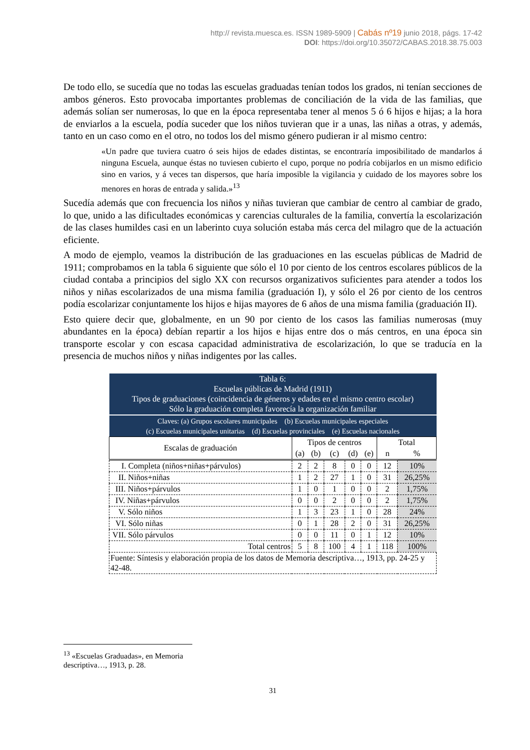http:// revista.muesca.es. ISSN 1989-5909 | Cabás nº19 junio 2018, págs. 17-42
DOI: https://doi.org/10.35072/CABAS.2018.38.75.003
De todo ello, se sucedía que no todas las escuelas graduadas tenían todos los grados, ni tenían secciones de ambos géneros. Esto provocaba importantes problemas de conciliación de la vida de las familias, que además solían ser numerosas, lo que en la época representaba tener al menos 5 ó 6 hijos e hijas; a la hora de enviarlos a la escuela, podía suceder que los niños tuvieran que ir a unas, las niñas a otras, y además, tanto en un caso como en el otro, no todos los del mismo género pudieran ir al mismo centro:
«Un padre que tuviera cuatro ó seis hijos de edades distintas, se encontraría imposibilitado de mandarlos á ninguna Escuela, aunque éstas no tuviesen cubierto el cupo, porque no podría cobijarlos en un mismo edificio sino en varios, y á veces tan dispersos, que haría imposible la vigilancia y cuidado de los mayores sobre los menores en horas de entrada y salida.»<sup>13</sup>
Sucedía además que con frecuencia los niños y niñas tuvieran que cambiar de centro al cambiar de grado, lo que, unido a las dificultades económicas y carencias culturales de la familia, convertía la escolarización de las clases humildes casi en un laberinto cuya solución estaba más cerca del milagro que de la actuación eficiente.
A modo de ejemplo, veamos la distribución de las graduaciones en las escuelas públicas de Madrid de 1911; comprobamos en la tabla 6 siguiente que sólo el 10 por ciento de los centros escolares públicos de la ciudad contaba a principios del siglo XX con recursos organizativos suficientes para atender a todos los niños y niñas escolarizados de una misma familia (graduación I), y sólo el 26 por ciento de los centros podía escolarizar conjuntamente los hijos e hijas mayores de 6 años de una misma familia (graduación II).
Esto quiere decir que, globalmente, en un 90 por ciento de los casos las familias numerosas (muy abundantes en la época) debían repartir a los hijos e hijas entre dos o más centros, en una época sin transporte escolar y con escasa capacidad administrativa de escolarización, lo que se traducía en la presencia de muchos niños y niñas indigentes por las calles.
| Tabla 6: Escuelas públicas de Madrid (1911) Tipos de graduaciones (coincidencia de géneros y edades en el mismo centro escolar) Sólo la graduación completa favorecía la organización familiar | | | | | | | |
| --- | --- | --- | --- | --- | --- | --- | --- |
| Claves: (a) Grupos escolares municipales (b) Escuelas municipales especiales (c) Escuelas municipales unitarias (d) Escuelas provinciales (e) Escuelas nacionales | | | | | | | |
| Escalas de graduación | Tipos de centros | | | | | Total | |
| | (a) | (b) | (c) | (d) | (e) | n | % |
| I. Completa (niños+niñas+párvulos) | 2 | 2 | 8 | 0 | 0 | 12 | 10% |
| II. Niños+niñas | 1 | 2 | 27 | 1 | 0 | 31 | 26,25% |
| III. Niños+párvulos | 1 | 0 | 1 | 0 | 0 | 2 | 1,75% |
| IV. Niñas+párvulos | 0 | 0 | 2 | 0 | 0 | 2 | 1,75% |
| V. Sólo niños | 1 | 3 | 23 | 1 | 0 | 28 | 24% |
| VI. Sólo niñas | 0 | 1 | 28 | 2 | 0 | 31 | 26,25% |
| VII. Sólo párvulos | 0 | 0 | 11 | 0 | 1 | 12 | 10% |
| Total centros | 5 | 8 | 100 | 4 | 1 | 118 | 100% |
| Fuente: Síntesis y elaboración propia de los datos de Memoria descriptiva…, 1913, pp. 24-25 y 42-48. | | | | | | | |
<sup>13</sup> «Escuelas Graduadas», en Memoria descriptiva…, 1913, p. 28.
31